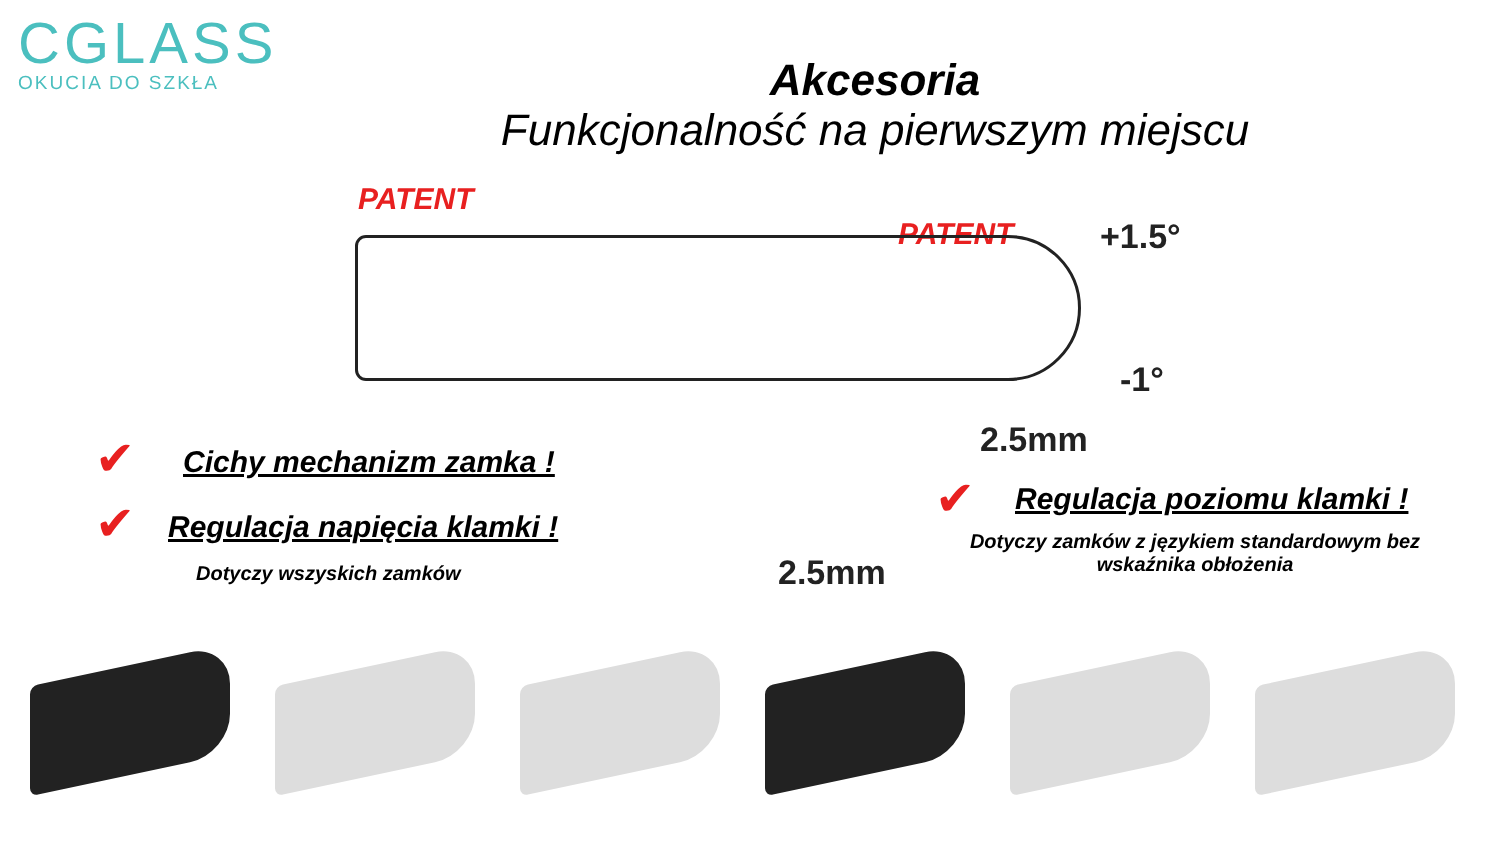CGLASS
OKUCIA DO SZKŁA
Akcesoria
Funkcjonalność na pierwszym miejscu
PATENT
PATENT +1.5°
-1°
2.5mm
2.5mm
✔
✔ ✔
Cichy mechanizm zamka !
Regulacja napięcia klamki !
Dotyczy wszyskich zamków
Regulacja poziomu klamki !
Dotyczy zamków z językiem standardowym bez wskaźnika obłożenia